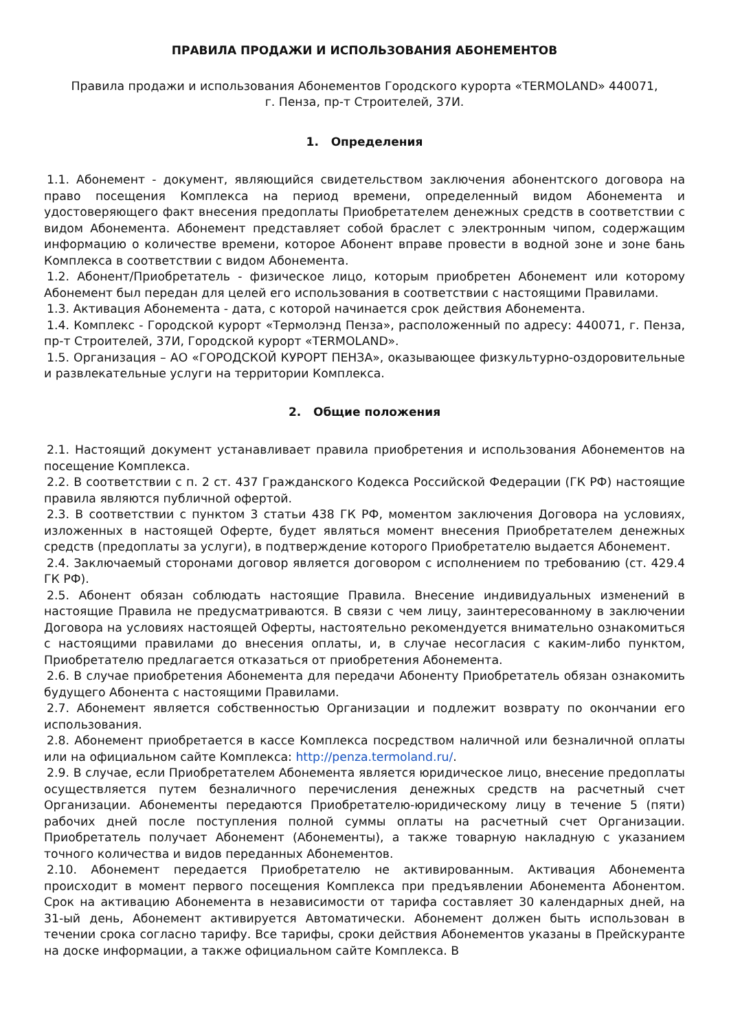ПРАВИЛА ПРОДАЖИ И ИСПОЛЬЗОВАНИЯ АБОНЕМЕНТОВ
Правила продажи и использования Абонементов Городского курорта «TERMOLAND» 440071,
г. Пенза, пр-т Строителей, 37И.
1. Определения
1.1. Абонемент - документ, являющийся свидетельством заключения абонентского договора на право посещения Комплекса на период времени, определенный видом Абонемента и удостоверяющего факт внесения предоплаты Приобретателем денежных средств в соответствии с видом Абонемента. Абонемент представляет собой браслет с электронным чипом, содержащим информацию о количестве времени, которое Абонент вправе провести в водной зоне и зоне бань Комплекса в соответствии с видом Абонемента.
1.2. Абонент/Приобретатель - физическое лицо, которым приобретен Абонемент или которому Абонемент был передан для целей его использования в соответствии с настоящими Правилами.
1.3. Активация Абонемента - дата, с которой начинается срок действия Абонемента.
1.4. Комплекс - Городской курорт «Термолэнд Пенза», расположенный по адресу: 440071, г. Пенза, пр-т Строителей, 37И, Городской курорт «TERMOLAND».
1.5. Организация – АО «ГОРОДСКОЙ КУРОРТ ПЕНЗА», оказывающее физкультурно-оздоровительные и развлекательные услуги на территории Комплекса.
2. Общие положения
2.1. Настоящий документ устанавливает правила приобретения и использования Абонементов на посещение Комплекса.
2.2. В соответствии с п. 2 ст. 437 Гражданского Кодекса Российской Федерации (ГК РФ) настоящие правила являются публичной офертой.
2.3. В соответствии с пунктом 3 статьи 438 ГК РФ, моментом заключения Договора на условиях, изложенных в настоящей Оферте, будет являться момент внесения Приобретателем денежных средств (предоплаты за услуги), в подтверждение которого Приобретателю выдается Абонемент.
2.4. Заключаемый сторонами договор является договором с исполнением по требованию (ст. 429.4 ГК РФ).
2.5. Абонент обязан соблюдать настоящие Правила. Внесение индивидуальных изменений в настоящие Правила не предусматриваются. В связи с чем лицу, заинтересованному в заключении Договора на условиях настоящей Оферты, настоятельно рекомендуется внимательно ознакомиться с настоящими правилами до внесения оплаты, и, в случае несогласия с каким-либо пунктом, Приобретателю предлагается отказаться от приобретения Абонемента.
2.6. В случае приобретения Абонемента для передачи Абоненту Приобретатель обязан ознакомить будущего Абонента с настоящими Правилами.
2.7. Абонемент является собственностью Организации и подлежит возврату по окончании его использования.
2.8. Абонемент приобретается в кассе Комплекса посредством наличной или безналичной оплаты или на официальном сайте Комплекса: http://penza.termoland.ru/.
2.9. В случае, если Приобретателем Абонемента является юридическое лицо, внесение предоплаты осуществляется путем безналичного перечисления денежных средств на расчетный счет Организации. Абонементы передаются Приобретателю-юридическому лицу в течение 5 (пяти) рабочих дней после поступления полной суммы оплаты на расчетный счет Организации. Приобретатель получает Абонемент (Абонементы), а также товарную накладную с указанием точного количества и видов переданных Абонементов.
2.10. Абонемент передается Приобретателю не активированным. Активация Абонемента происходит в момент первого посещения Комплекса при предъявлении Абонемента Абонентом. Срок на активацию Абонемента в независимости от тарифа составляет 30 календарных дней, на 31-ый день, Абонемент активируется Автоматически. Абонемент должен быть использован в течении срока согласно тарифу. Все тарифы, сроки действия Абонементов указаны в Прейскуранте на доске информации, а также официальном сайте Комплекса. В